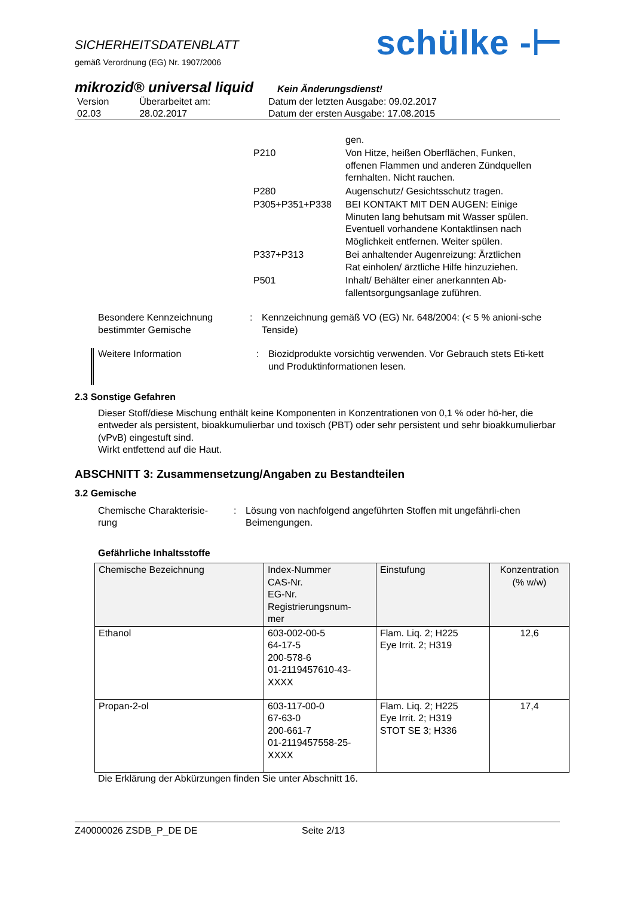SICHERHEITSDATENBLATT
gemäß Verordnung (EG) Nr. 1907/2006
schülke -⊢
mikrozid® universal liquid Kein Änderungsdienst!
| Version 02.03 | Überarbeitet am: 28.02.2017 | Datum der letzten Ausgabe: 09.02.2017 Datum der ersten Ausgabe: 17.08.2015 |
| | gen. |
| P210 | Von Hitze, heißen Oberflächen, Funken, offenen Flammen und anderen Zündquellen fernhalten. Nicht rauchen. |
| P280 | Augenschutz/ Gesichtsschutz tragen. |
| P305+P351+P338 | BEI KONTAKT MIT DEN AUGEN: Einige Minuten lang behutsam mit Wasser spülen. Eventuell vorhandene Kontaktlinsen nach Möglichkeit entfernen. Weiter spülen. |
| P337+P313 | Bei anhaltender Augenreizung: Ärztlichen Rat einholen/ ärztliche Hilfe hinzuziehen. |
| P501 | Inhalt/ Behälter einer anerkannten Ab- fallentsorgungsanlage zuführen. |
Besondere Kennzeichnung bestimmter Gemische
: Kennzeichnung gemäß VO (EG) Nr. 648/2004: (< 5 % anioni-sche Tenside)
Weitere Information : Biozidprodukte vorsichtig verwenden. Vor Gebrauch stets Eti-kett und Produktinformationen lesen.
2.3 Sonstige Gefahren
Dieser Stoff/diese Mischung enthält keine Komponenten in Konzentrationen von 0,1 % oder hö-her, die entweder als persistent, bioakkumulierbar und toxisch (PBT) oder sehr persistent und sehr bioakkumulierbar (vPvB) eingestuft sind.
Wirkt entfettend auf die Haut.
ABSCHNITT 3: Zusammensetzung/Angaben zu Bestandteilen
3.2 Gemische
Chemische Charakterisie-rung
: Lösung von nachfolgend angeführten Stoffen mit ungefährli-chen Beimengungen.
Gefährliche Inhaltsstoffe
| Chemische Bezeichnung | Index-Nummer CAS-Nr. EG-Nr. Registrierungsnum- mer | Einstufung | Konzentration (% w/w) |
| --- | --- | --- | --- |
| Ethanol | 603-002-00-5 64-17-5 200-578-6 01-2119457610-43- XXXX | Flam. Liq. 2; H225 Eye Irrit. 2; H319 | 12,6 |
| Propan-2-ol | 603-117-00-0 67-63-0 200-661-7 01-2119457558-25- XXXX | Flam. Liq. 2; H225 Eye Irrit. 2; H319 STOT SE 3; H336 | 17,4 |
Die Erklärung der Abkürzungen finden Sie unter Abschnitt 16.
Z40000026 ZSDB_P_DE DE Seite 2/13